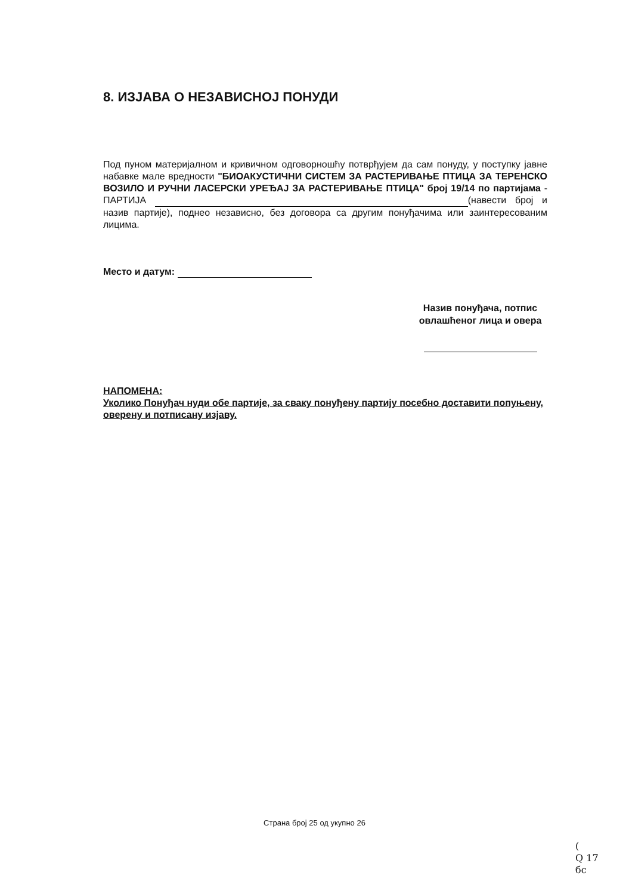8. ИЗЈАВА О НЕЗАВИСНОЈ ПОНУДИ
Под пуном материјалном и кривичном одговорношћу потврђујем да сам понуду, у поступку јавне набавке мале вредности "БИОАКУСТИЧНИ СИСТЕМ ЗА РАСТЕРИВАЊЕ ПТИЦА ЗА ТЕРЕНСКО ВОЗИЛО И РУЧНИ ЛАСЕРСКИ УРЕЂАЈ ЗА РАСТЕРИВАЊЕ ПТИЦА" број 19/14 по партијама - ПАРТИЈА (навести број и назив партије), поднео независно, без договора са другим понуђачима или заинтересованим лицима.
Место и датум:
Назив понуђача, потпис овлашћеног лица и овера
НАПОМЕНА:
Уколико Понуђач нуди обе партије, за сваку понуђену партију посебно доставити попуњену, оверену и потписану изјаву.
Страна број 25 од укупно 26
(
Q 17
бс